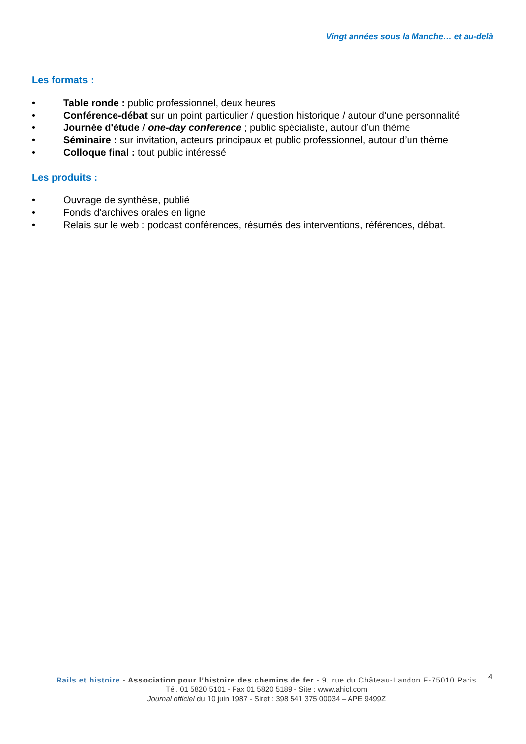Vingt années sous la Manche… et au-delà
Les formats :
• Table ronde : public professionnel, deux heures
• Conférence-débat sur un point particulier / question historique / autour d’une personnalité
• Journée d'étude / one-day conference ; public spécialiste, autour d’un thème
• Séminaire : sur invitation, acteurs principaux et public professionnel, autour d’un thème
• Colloque final : tout public intéressé
Les produits :
• Ouvrage de synthèse, publié
• Fonds d’archives orales en ligne
• Relais sur le web : podcast conférences, résumés des interventions, références, débat.
Rails et histoire - Association pour l’histoire des chemins de fer - 9, rue du Château-Landon F-75010 Paris
Tél. 01 5820 5101 - Fax 01 5820 5189 - Site : www.ahicf.com
Journal officiel du 10 juin 1987 - Siret : 398 541 375 00034 – APE 9499Z
4